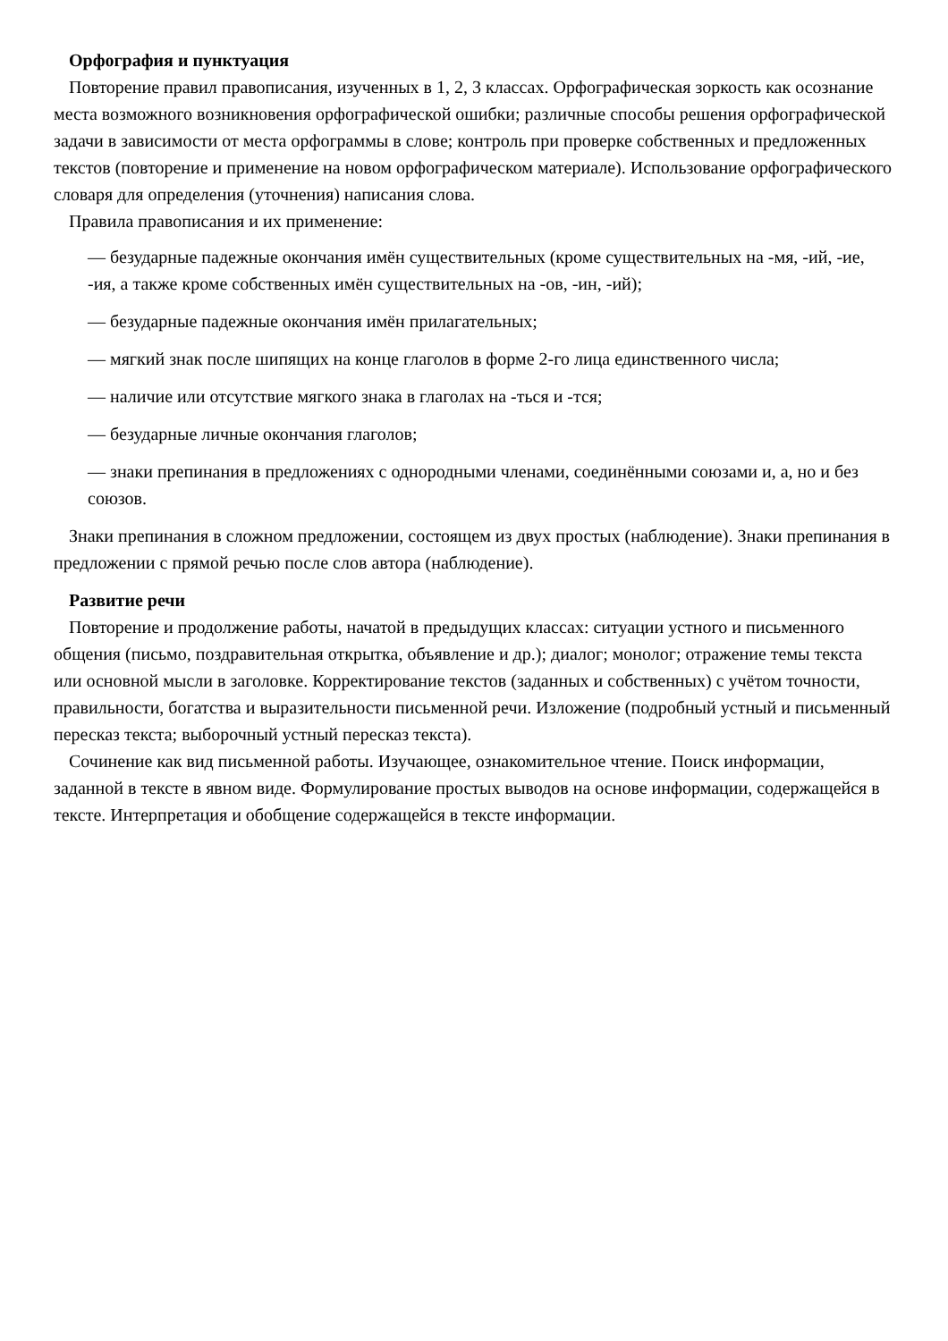Орфография и пунктуация
Повторение правил правописания, изученных в 1, 2, 3 классах. Орфографическая зоркость как осознание места возможного возникновения орфографической ошибки; различные способы решения орфографической задачи в зависимости от места орфограммы в слове; контроль при проверке собственных и предложенных текстов (повторение и применение на новом орфографическом материале). Использование орфографического словаря для определения (уточнения) написания слова.
Правила правописания и их применение:
— безударные падежные окончания имён существительных (кроме существительных на -мя, -ий, -ие, -ия, а также кроме собственных имён существительных на -ов, -ин, -ий);
— безударные падежные окончания имён прилагательных;
— мягкий знак после шипящих на конце глаголов в форме 2-го лица единственного числа;
— наличие или отсутствие мягкого знака в глаголах на -ться и -тся;
— безударные личные окончания глаголов;
— знаки препинания в предложениях с однородными членами, соединёнными союзами и, а, но и без союзов.
Знаки препинания в сложном предложении, состоящем из двух простых (наблюдение). Знаки препинания в предложении с прямой речью после слов автора (наблюдение).
Развитие речи
Повторение и продолжение работы, начатой в предыдущих классах: ситуации устного и письменного общения (письмо, поздравительная открытка, объявление и др.); диалог; монолог; отражение темы текста или основной мысли в заголовке. Корректирование текстов (заданных и собственных) с учётом точности, правильности, богатства и выразительности письменной речи. Изложение (подробный устный и письменный пересказ текста; выборочный устный пересказ текста).
Сочинение как вид письменной работы. Изучающее, ознакомительное чтение. Поиск информации, заданной в тексте в явном виде. Формулирование простых выводов на основе информации, содержащейся в тексте. Интерпретация и обобщение содержащейся в тексте информации.